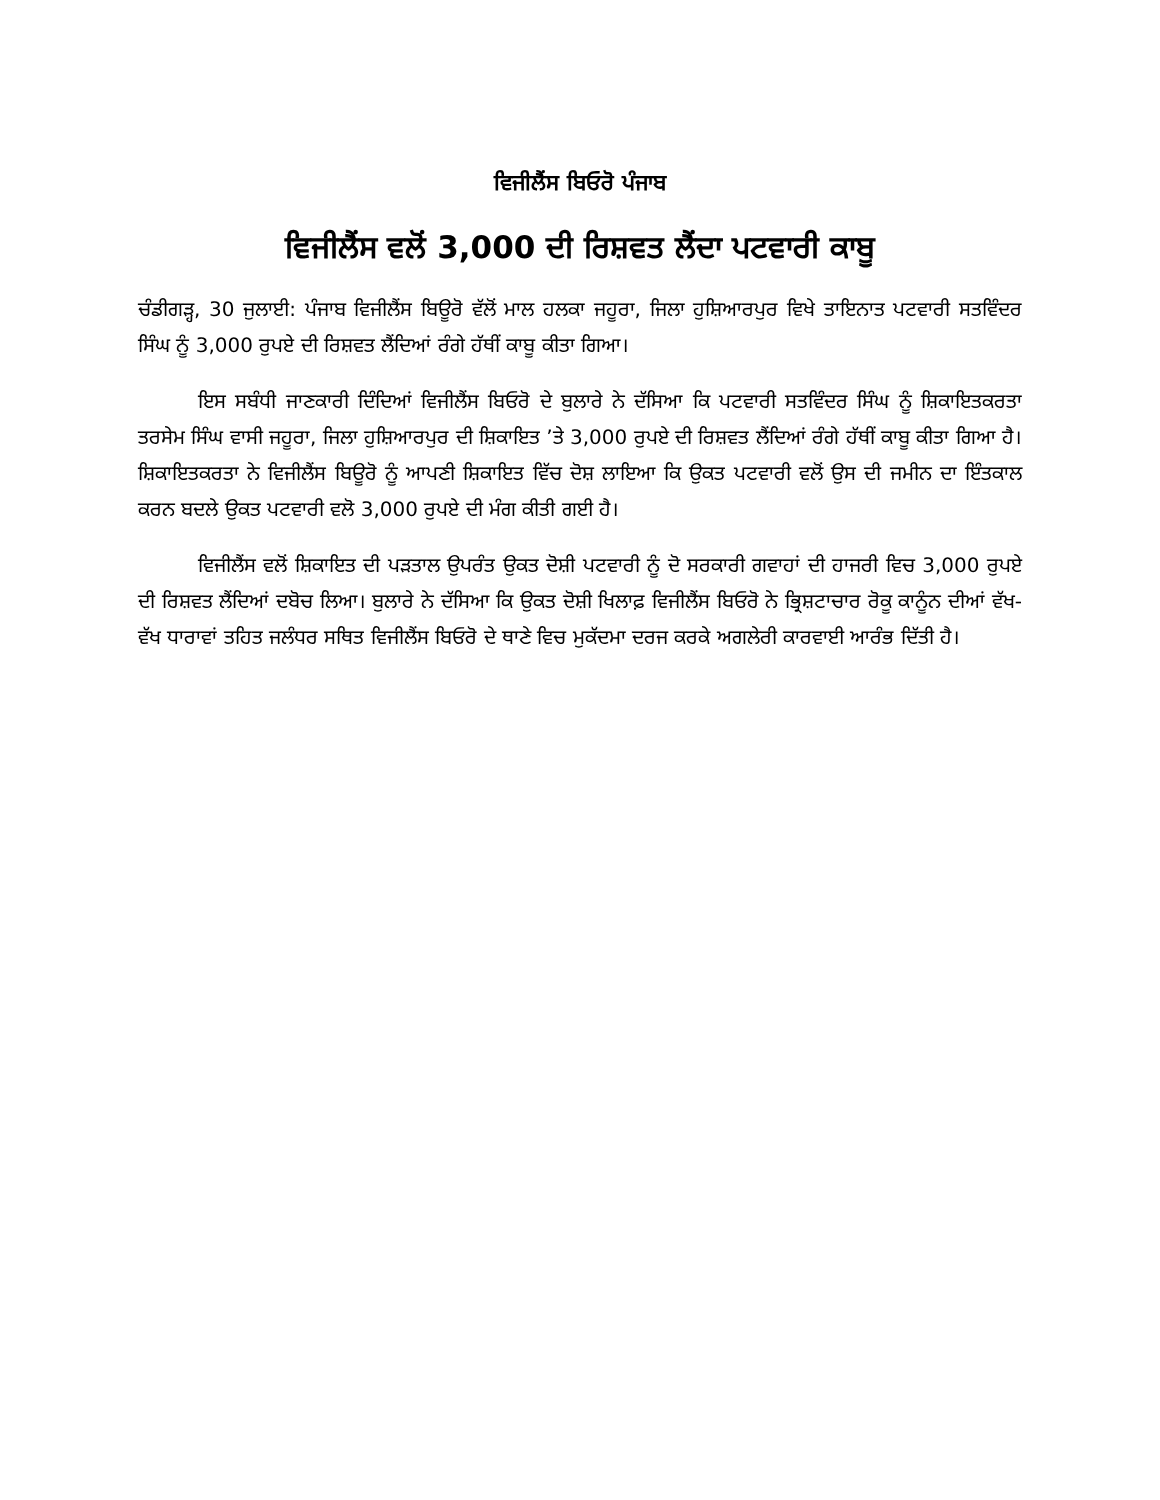ਵਿਜੀਲੈਂਸ ਬਿਓਰੋ ਪੰਜਾਬ
ਵਿਜੀਲੈਂਸ ਵਲੋਂ 3,000 ਦੀ ਰਿਸ਼ਵਤ ਲੈਂਦਾ ਪਟਵਾਰੀ ਕਾਬੂ
ਚੰਡੀਗੜ੍ਹ, 30 ਜੁਲਾਈ: ਪੰਜਾਬ ਵਿਜੀਲੈਂਸ ਬਿਊਰੋ ਵੱਲੋਂ ਮਾਲ ਹਲਕਾ ਜਹੂਰਾ, ਜਿਲਾ ਹੁਸ਼ਿਆਰਪੁਰ ਵਿਖੇ ਤਾਇਨਾਤ ਪਟਵਾਰੀ ਸਤਵਿੰਦਰ ਸਿੰਘ ਨੂੰ 3,000 ਰੁਪਏ ਦੀ ਰਿਸ਼ਵਤ ਲੈਂਦਿਆਂ ਰੰਗੇ ਹੱਥੀਂ ਕਾਬੂ ਕੀਤਾ ਗਿਆ।
ਇਸ ਸਬੰਧੀ ਜਾਣਕਾਰੀ ਦਿੰਦਿਆਂ ਵਿਜੀਲੈਂਸ ਬਿਓਰੋ ਦੇ ਬੁਲਾਰੇ ਨੇ ਦੱਸਿਆ ਕਿ ਪਟਵਾਰੀ ਸਤਵਿੰਦਰ ਸਿੰਘ ਨੂੰ ਸ਼ਿਕਾਇਤਕਰਤਾ ਤਰਸੇਮ ਸਿੰਘ ਵਾਸੀ ਜਹੂਰਾ, ਜਿਲਾ ਹੁਸ਼ਿਆਰਪੁਰ ਦੀ ਸ਼ਿਕਾਇਤ ’ਤੇ 3,000 ਰੁਪਏ ਦੀ ਰਿਸ਼ਵਤ ਲੈਂਦਿਆਂ ਰੰਗੇ ਹੱਥੀਂ ਕਾਬੂ ਕੀਤਾ ਗਿਆ ਹੈ। ਸ਼ਿਕਾਇਤਕਰਤਾ ਨੇ ਵਿਜੀਲੈਂਸ ਬਿਊਰੋ ਨੂੰ ਆਪਣੀ ਸ਼ਿਕਾਇਤ ਵਿੱਚ ਦੋਸ਼ ਲਾਇਆ ਕਿ ਉਕਤ ਪਟਵਾਰੀ ਵਲੋਂ ਉਸ ਦੀ ਜਮੀਨ ਦਾ ਇੰਤਕਾਲ ਕਰਨ ਬਦਲੇ ਉਕਤ ਪਟਵਾਰੀ ਵਲੋ 3,000 ਰੁਪਏ ਦੀ ਮੰਗ ਕੀਤੀ ਗਈ ਹੈ।
ਵਿਜੀਲੈਂਸ ਵਲੋਂ ਸ਼ਿਕਾਇਤ ਦੀ ਪੜਤਾਲ ਉਪਰੰਤ ਉਕਤ ਦੋਸ਼ੀ ਪਟਵਾਰੀ ਨੂੰ ਦੋ ਸਰਕਾਰੀ ਗਵਾਹਾਂ ਦੀ ਹਾਜਰੀ ਵਿਚ 3,000 ਰੁਪਏ ਦੀ ਰਿਸ਼ਵਤ ਲੈਂਦਿਆਂ ਦਬੋਚ ਲਿਆ। ਬੁਲਾਰੇ ਨੇ ਦੱਸਿਆ ਕਿ ਉਕਤ ਦੋਸ਼ੀ ਖਿਲਾਫ਼ ਵਿਜੀਲੈਂਸ ਬਿਓਰੋ ਨੇ ਭ੍ਰਿਸ਼ਟਾਚਾਰ ਰੋਕੂ ਕਾਨੂੰਨ ਦੀਆਂ ਵੱਖ-ਵੱਖ ਧਾਰਾਵਾਂ ਤਹਿਤ ਜਲੰਧਰ ਸਥਿਤ ਵਿਜੀਲੈਂਸ ਬਿਓਰੋ ਦੇ ਥਾਣੇ ਵਿਚ ਮੁਕੱਦਮਾ ਦਰਜ ਕਰਕੇ ਅਗਲੇਰੀ ਕਾਰਵਾਈ ਆਰੰਭ ਦਿੱਤੀ ਹੈ।